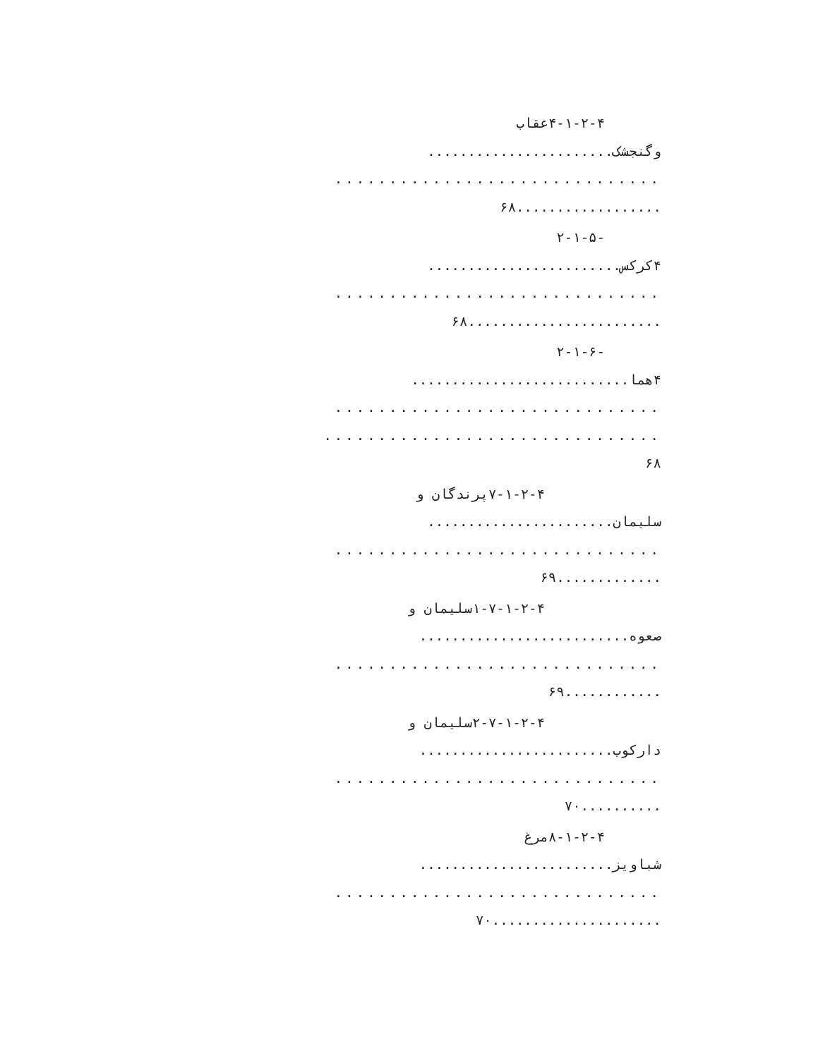۴-۱-۲-۴عقاب
وگنجشک.......................
..............................
..................۶۸
-۲-۱-۵
۴کرکس........................
..............................
........................۶۸
-۲-۱-۶
۴هما...........................
..............................
...............................
۶۸
۷-۱-۲-۴پرندگان و
سلیمان.......................
..............................
.............۶۹
۱-۷-۱-۲-۴سلیمان و
صعوه..........................
..............................
............۶۹
۲-۷-۱-۲-۴سلیمان و
دارکوب........................
..............................
..........۷۰
۸-۱-۲-۴مرغ
شباویز........................
..............................
.....................۷۰